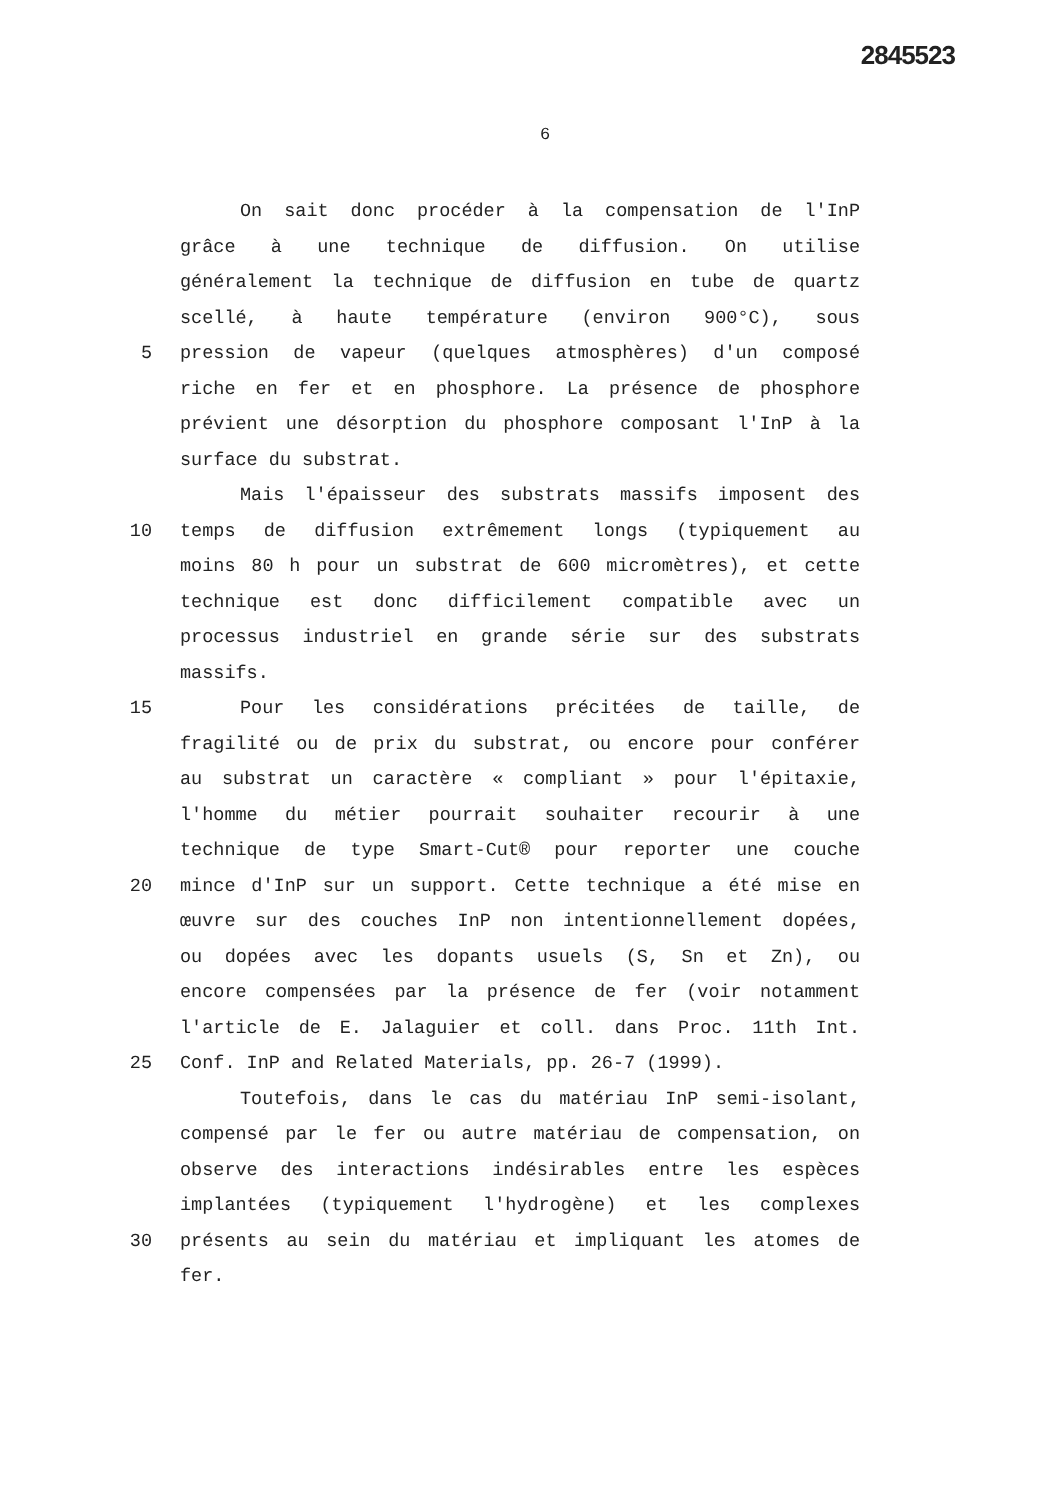2845523
6
On sait donc procéder à la compensation de l'InP
grâce à une technique de diffusion. On utilise
généralement la technique de diffusion en tube de quartz
scellé, à haute température (environ 900°C), sous
5 pression de vapeur (quelques atmosphères) d'un composé
riche en fer et en phosphore. La présence de phosphore
prévient une désorption du phosphore composant l'InP à la
surface du substrat.
Mais l'épaisseur des substrats massifs imposent des
10 temps de diffusion extrêmement longs (typiquement au
moins 80 h pour un substrat de 600 micromètres), et cette
technique est donc difficilement compatible avec un
processus industriel en grande série sur des substrats
massifs.
15 Pour les considérations précitées de taille, de
fragilité ou de prix du substrat, ou encore pour conférer
au substrat un caractère « compliant » pour l'épitaxie,
l'homme du métier pourrait souhaiter recourir à une
technique de type Smart-Cut® pour reporter une couche
20 mince d'InP sur un support. Cette technique a été mise en
œuvre sur des couches InP non intentionnellement dopées,
ou dopées avec les dopants usuels (S, Sn et Zn), ou
encore compensées par la présence de fer (voir notamment
l'article de E. Jalaguier et coll. dans Proc. 11th Int.
25 Conf. InP and Related Materials, pp. 26-7 (1999).
Toutefois, dans le cas du matériau InP semi-isolant,
compensé par le fer ou autre matériau de compensation, on
observe des interactions indésirables entre les espèces
implantées (typiquement l'hydrogène) et les complexes
30 présents au sein du matériau et impliquant les atomes de
fer.